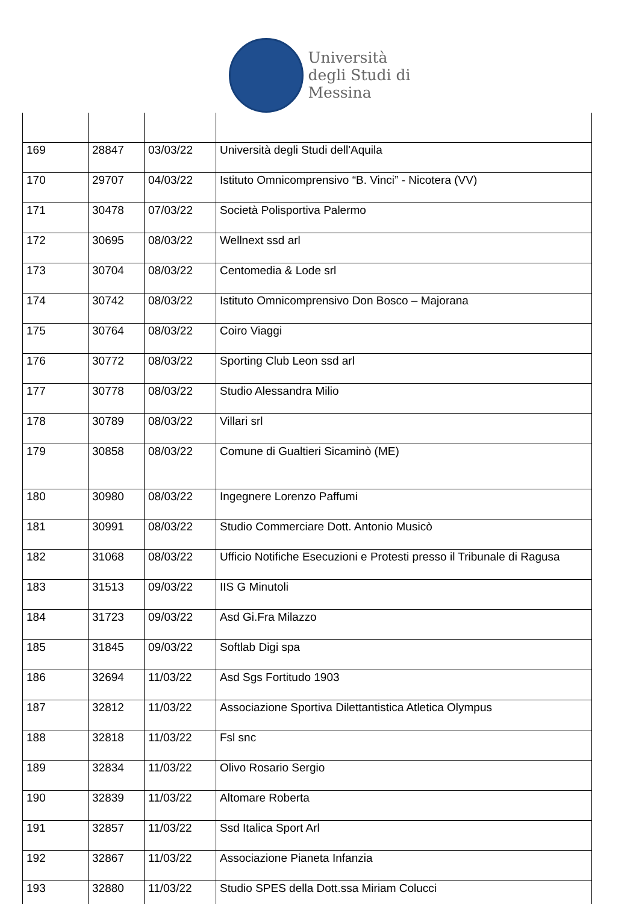Università
degli Studi di
Messina
| 169 | 28847 | 03/03/22 | Università degli Studi dell'Aquila |
| 170 | 29707 | 04/03/22 | Istituto Omnicomprensivo “B. Vinci” - Nicotera (VV) |
| 171 | 30478 | 07/03/22 | Società Polisportiva Palermo |
| 172 | 30695 | 08/03/22 | Wellnext ssd arl |
| 173 | 30704 | 08/03/22 | Centomedia & Lode srl |
| 174 | 30742 | 08/03/22 | Istituto Omnicomprensivo Don Bosco – Majorana |
| 175 | 30764 | 08/03/22 | Coiro Viaggi |
| 176 | 30772 | 08/03/22 | Sporting Club Leon ssd arl |
| 177 | 30778 | 08/03/22 | Studio Alessandra Milio |
| 178 | 30789 | 08/03/22 | Villari srl |
| 179 | 30858 | 08/03/22 | Comune di Gualtieri Sicaminò (ME) |
| 180 | 30980 | 08/03/22 | Ingegnere Lorenzo Paffumi |
| 181 | 30991 | 08/03/22 | Studio Commerciare Dott. Antonio Musicò |
| 182 | 31068 | 08/03/22 | Ufficio Notifiche Esecuzioni e Protesti presso il Tribunale di Ragusa |
| 183 | 31513 | 09/03/22 | IIS G Minutoli |
| 184 | 31723 | 09/03/22 | Asd Gi.Fra Milazzo |
| 185 | 31845 | 09/03/22 | Softlab Digi spa |
| 186 | 32694 | 11/03/22 | Asd Sgs Fortitudo 1903 |
| 187 | 32812 | 11/03/22 | Associazione Sportiva Dilettantistica Atletica Olympus |
| 188 | 32818 | 11/03/22 | Fsl snc |
| 189 | 32834 | 11/03/22 | Olivo Rosario Sergio |
| 190 | 32839 | 11/03/22 | Altomare Roberta |
| 191 | 32857 | 11/03/22 | Ssd Italica Sport Arl |
| 192 | 32867 | 11/03/22 | Associazione Pianeta Infanzia |
| 193 | 32880 | 11/03/22 | Studio SPES della Dott.ssa Miriam Colucci |